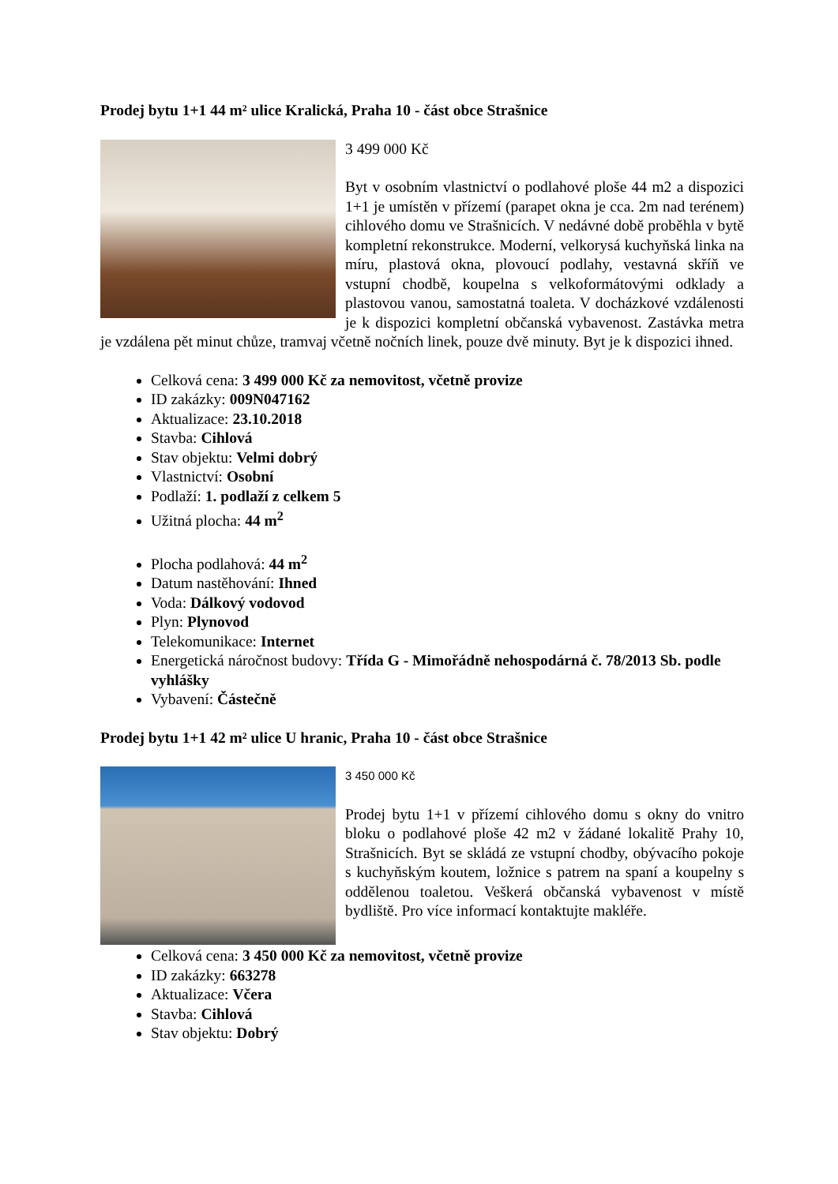Prodej bytu 1+1 44 m² ulice Kralická, Praha 10 - část obce Strašnice
3 499 000 Kč
Byt v osobním vlastnictví o podlahové ploše 44 m2 a dispozici 1+1 je umístěn v přízemí (parapet okna je cca. 2m nad terénem) cihlového domu ve Strašnicích. V nedávné době proběhla v bytě kompletní rekonstrukce. Moderní, velkorysá kuchyňská linka na míru, plastová okna, plovoucí podlahy, vestavná skříň ve vstupní chodbě, koupelna s velkoformátovými odklady a plastovou vanou, samostatná toaleta. V docházkové vzdálenosti je k dispozici kompletní občanská vybavenost. Zastávka metra je vzdálena pět minut chůze, tramvaj včetně nočních linek, pouze dvě minuty. Byt je k dispozici ihned.
Celková cena: 3 499 000 Kč za nemovitost, včetně provize
ID zakázky: 009N047162
Aktualizace: 23.10.2018
Stavba: Cihlová
Stav objektu: Velmi dobrý
Vlastnictví: Osobní
Podlaží: 1. podlaží z celkem 5
Užitná plocha: 44 m<sup>2</sup>
Plocha podlahová: 44 m<sup>2</sup>
Datum nastěhování: Ihned
Voda: Dálkový vodovod
Plyn: Plynovod
Telekomunikace: Internet
Energetická náročnost budovy: Třída G - Mimořádně nehospodárná č. 78/2013 Sb. podle vyhlášky
Vybavení: Částečně
Prodej bytu 1+1 42 m² ulice U hranic, Praha 10 - část obce Strašnice
3 450 000 Kč
Prodej bytu 1+1 v přízemí cihlového domu s okny do vnitro bloku o podlahové ploše 42 m2 v žádané lokalitě Prahy 10, Strašnicích. Byt se skládá ze vstupní chodby, obývacího pokoje s kuchyňským koutem, ložnice s patrem na spaní a koupelny s oddělenou toaletou. Veškerá občanská vybavenost v místě bydliště. Pro více informací kontaktujte makléře.
Celková cena: 3 450 000 Kč za nemovitost, včetně provize
ID zakázky: 663278
Aktualizace: Včera
Stavba: Cihlová
Stav objektu: Dobrý